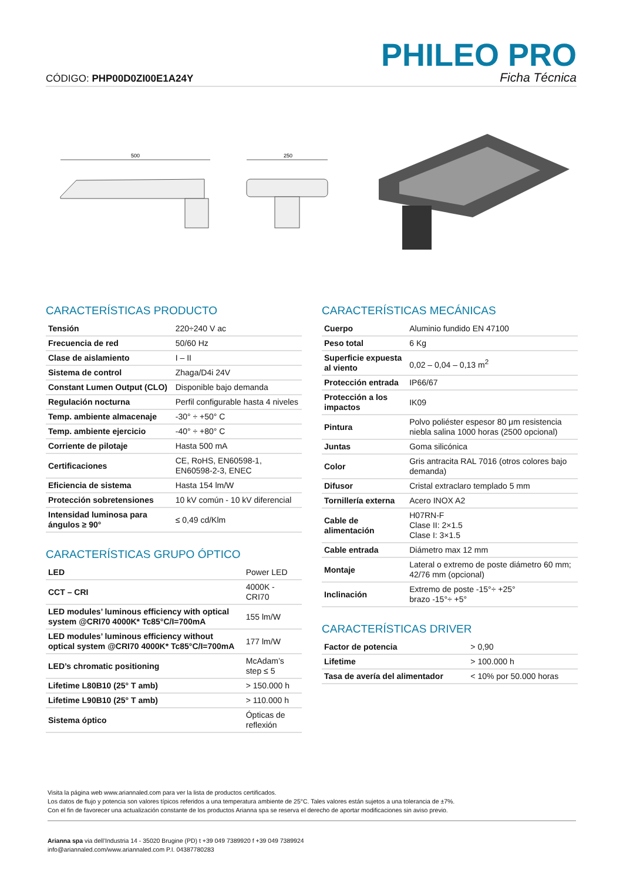CÓDIGO: PHP00D0ZI00E1A24Y
PHILEO PRO
Ficha Técnica
500
250
CARACTERÍSTICAS PRODUCTO
| Tensión | 220÷240 V ac |
| Frecuencia de red | 50/60 Hz |
| Clase de aislamiento | I – II |
| Sistema de control | Zhaga/D4i 24V |
| Constant Lumen Output (CLO) | Disponible bajo demanda |
| Regulación nocturna | Perfil configurable hasta 4 niveles |
| Temp. ambiente almacenaje | -30° ÷ +50° C |
| Temp. ambiente ejercicio | -40° ÷ +80° C |
| Corriente de pilotaje | Hasta 500 mA |
| Certificaciones | CE, RoHS, EN60598-1, EN60598-2-3, ENEC |
| Eficiencia de sistema | Hasta 154 lm/W |
| Protección sobretensiones | 10 kV común - 10 kV diferencial |
| Intensidad luminosa para ángulos ≥ 90° | ≤ 0,49 cd/Klm |
CARACTERÍSTICAS GRUPO ÓPTICO
| LED | Power LED |
| CCT – CRI | 4000K - CRI70 |
| LED modules’ luminous efficiency with optical system @CRI70 4000K* Tc85°C/I=700mA | 155 lm/W |
| LED modules’ luminous efficiency without optical system @CRI70 4000K* Tc85°C/I=700mA | 177 lm/W |
| LED’s chromatic positioning | McAdam’s step ≤ 5 |
| Lifetime L80B10 (25° T amb) | > 150.000 h |
| Lifetime L90B10 (25° T amb) | > 110.000 h |
| Sistema óptico | Ópticas de reflexión |
CARACTERÍSTICAS MECÁNICAS
| Cuerpo | Aluminio fundido EN 47100 |
| Peso total | 6 Kg |
| Superficie expuesta al viento | 0,02 – 0,04 – 0,13 m<sup>2</sup> |
| Protección entrada | IP66/67 |
| Protección a los impactos | IK09 |
| Pintura | Polvo poliéster espesor 80 μm resistencia niebla salina 1000 horas (2500 opcional) |
| Juntas | Goma silicónica |
| Color | Gris antracita RAL 7016 (otros colores bajo demanda) |
| Difusor | Cristal extraclaro templado 5 mm |
| Tornillería externa | Acero INOX A2 |
| Cable de alimentación | H07RN-F Clase II: 2×1.5 Clase I: 3×1.5 |
| Cable entrada | Diámetro max 12 mm |
| Montaje | Lateral o extremo de poste diámetro 60 mm; 42/76 mm (opcional) |
| Inclinación | Extremo de poste -15°÷ +25° brazo -15°÷ +5° |
CARACTERÍSTICAS DRIVER
| Factor de potencia | > 0,90 |
| Lifetime | > 100.000 h |
| Tasa de avería del alimentador | < 10% por 50.000 horas |
Visita la página web www.ariannaled.com para ver la lista de productos certificados.
Los datos de flujo y potencia son valores típicos referidos a una temperatura ambiente de 25°C. Tales valores están sujetos a una tolerancia de ±7%.
Con el fin de favorecer una actualización constante de los productos Arianna spa se reserva el derecho de aportar modificaciones sin aviso previo.
Arianna spa via dell’Industria 14 - 35020 Brugine (PD) t +39 049 7389920 f +39 049 7389924
info@ariannaled.com/www.ariannaled.com P.I. 04387780283